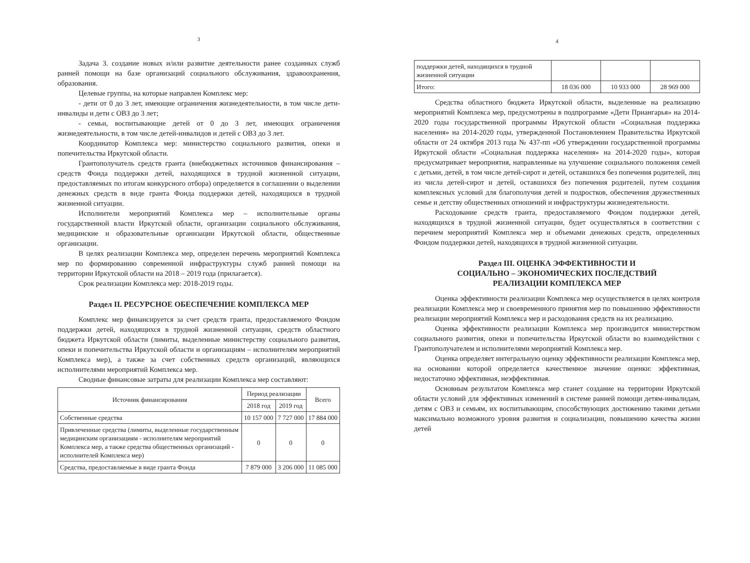3
Задача 3. создание новых и/или развитие деятельности ранее созданных служб ранней помощи на базе организаций социального обслуживания, здравоохранения, образования.
Целевые группы, на которые направлен Комплекс мер:
- дети от 0 до 3 лет, имеющие ограничения жизнедеятельности, в том числе дети-инвалиды и дети с ОВЗ до 3 лет;
- семьи, воспитывающие детей от 0 до 3 лет, имеющих ограничения жизнедеятельности, в том числе детей-инвалидов и детей с ОВЗ до 3 лет.
Координатор Комплекса мер: министерство социального развития, опеки и попечительства Иркутской области.
Грантополучатель средств гранта (внебюджетных источников финансирования – средств Фонда поддержки детей, находящихся в трудной жизненной ситуации, предоставляемых по итогам конкурсного отбора) определяется в соглашении о выделении денежных средств в виде гранта Фонда поддержки детей, находящихся в трудной жизненной ситуации.
Исполнители мероприятий Комплекса мер – исполнительные органы государственной власти Иркутской области, организации социального обслуживания, медицинские и образовательные организации Иркутской области, общественные организации.
В целях реализации Комплекса мер, определен перечень мероприятий Комплекса мер по формированию современной инфраструктуры служб ранней помощи на территории Иркутской области на 2018 – 2019 года (прилагается).
Срок реализации Комплекса мер: 2018-2019 годы.
Раздел II. РЕСУРСНОЕ ОБЕСПЕЧЕНИЕ КОМПЛЕКСА МЕР
Комплекс мер финансируется за счет средств гранта, предоставляемого Фондом поддержки детей, находящихся в трудной жизненной ситуации, средств областного бюджета Иркутской области (лимиты, выделенные министерству социального развития, опеки и попечительства Иркутской области и организациям – исполнителям мероприятий Комплекса мер), а также за счет собственных средств организаций, являющихся исполнителями мероприятий Комплекса мер.
Сводные финансовые затраты для реализации Комплекса мер составляют:
| Источник финансирования | Период реализации | | Всего |
| --- | --- | --- | --- |
| | 2018 год | 2019 год | |
| Собственные средства | 10 157 000 | 7 727 000 | 17 884 000 |
| Привлеченные средства (лимиты, выделенные государственным медицинским организациям - исполнителям мероприятий Комплекса мер, а также средства общественных организаций - исполнителей Комплекса мер) | 0 | 0 | 0 |
| Средства, предоставляемые в виде гранта Фонда | 7 879 000 | 3 206 000 | 11 085 000 |
4
| поддержки детей, находящихся в трудной жизненной ситуации | | | |
| Итого: | 18 036 000 | 10 933 000 | 28 969 000 |
Средства областного бюджета Иркутской области, выделенные на реализацию мероприятий Комплекса мер, предусмотрены в подпрограмме «Дети Приангарья» на 2014-2020 годы государственной программы Иркутской области «Социальная поддержка населения» на 2014-2020 годы, утвержденной Постановлением Правительства Иркутской области от 24 октября 2013 года № 437-пп «Об утверждении государственной программы Иркутской области «Социальная поддержка населения» на 2014-2020 годы», которая предусматривает мероприятия, направленные на улучшение социального положения семей с детьми, детей, в том числе детей-сирот и детей, оставшихся без попечения родителей, лиц из числа детей-сирот и детей, оставшихся без попечения родителей, путем создания комплексных условий для благополучия детей и подростков, обеспечения дружественных семье и детству общественных отношений и инфраструктуры жизнедеятельности.
Расходование средств гранта, предоставляемого Фондом поддержки детей, находящихся в трудной жизненной ситуации, будет осуществляться в соответствии с перечнем мероприятий Комплекса мер и объемами денежных средств, определенных Фондом поддержки детей, находящихся в трудной жизненной ситуации.
Раздел III. ОЦЕНКА ЭФФЕКТИВНОСТИ И
СОЦИАЛЬНО – ЭКОНОМИЧЕСКИХ ПОСЛЕДСТВИЙ
РЕАЛИЗАЦИИ КОМПЛЕКСА МЕР
Оценка эффективности реализации Комплекса мер осуществляется в целях контроля реализации Комплекса мер и своевременного принятия мер по повышению эффективности реализации мероприятий Комплекса мер и расходования средств на их реализацию.
Оценка эффективности реализации Комплекса мер производится министерством социального развития, опеки и попечительства Иркутской области во взаимодействии с Грантополучателем и исполнителями мероприятий Комплекса мер.
Оценка определяет интегральную оценку эффективности реализации Комплекса мер, на основании которой определяется качественное значение оценки: эффективная, недостаточно эффективная, неэффективная.
Основным результатом Комплекса мер станет создание на территории Иркутской области условий для эффективных изменений в системе ранней помощи детям-инвалидам, детям с ОВЗ и семьям, их воспитывающим, способствующих достижению такими детьми максимально возможного уровня развития и социализации, повышению качества жизни детей